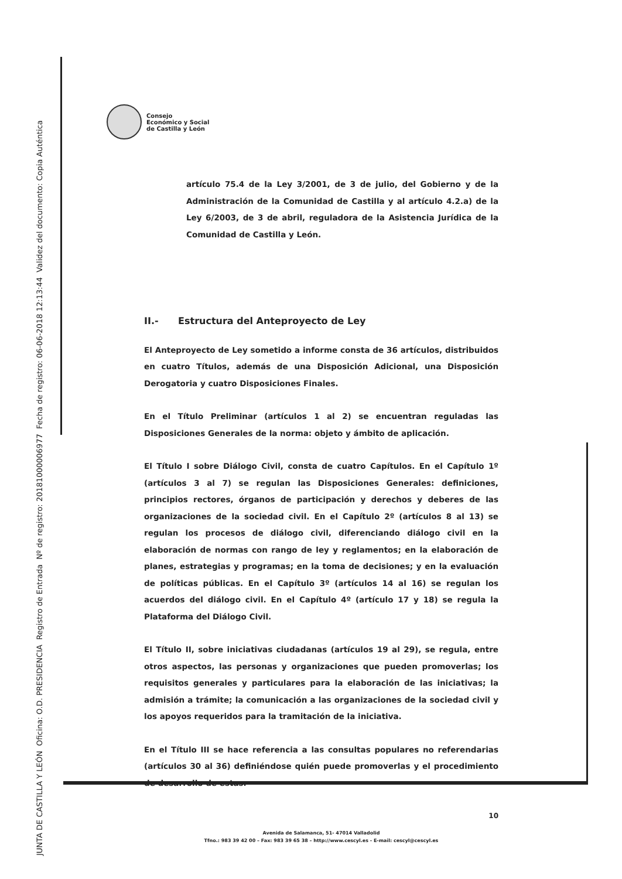JUNTA DE CASTILLA Y LEÓN Oficina: O.D. PRESIDENCIA Registro de Entrada Nº de registro: 20181000006977 Fecha de registro: 06-06-2018 12:13:44 Validez del documento: Copia Auténtica
Consejo
Económico y Social
de Castilla y León
artículo 75.4 de la Ley 3/2001, de 3 de julio, del Gobierno y de la Administración de la Comunidad de Castilla y al artículo 4.2.a) de la Ley 6/2003, de 3 de abril, reguladora de la Asistencia Jurídica de la Comunidad de Castilla y León.
II.- Estructura del Anteproyecto de Ley
El Anteproyecto de Ley sometido a informe consta de 36 artículos, distribuidos en cuatro Títulos, además de una Disposición Adicional, una Disposición Derogatoria y cuatro Disposiciones Finales.
En el Título Preliminar (artículos 1 al 2) se encuentran reguladas las Disposiciones Generales de la norma: objeto y ámbito de aplicación.
El Título I sobre Diálogo Civil, consta de cuatro Capítulos. En el Capítulo 1º (artículos 3 al 7) se regulan las Disposiciones Generales: definiciones, principios rectores, órganos de participación y derechos y deberes de las organizaciones de la sociedad civil. En el Capítulo 2º (artículos 8 al 13) se regulan los procesos de diálogo civil, diferenciando diálogo civil en la elaboración de normas con rango de ley y reglamentos; en la elaboración de planes, estrategias y programas; en la toma de decisiones; y en la evaluación de políticas públicas. En el Capítulo 3º (artículos 14 al 16) se regulan los acuerdos del diálogo civil. En el Capítulo 4º (artículo 17 y 18) se regula la Plataforma del Diálogo Civil.
El Título II, sobre iniciativas ciudadanas (artículos 19 al 29), se regula, entre otros aspectos, las personas y organizaciones que pueden promoverlas; los requisitos generales y particulares para la elaboración de las iniciativas; la admisión a trámite; la comunicación a las organizaciones de la sociedad civil y los apoyos requeridos para la tramitación de la iniciativa.
En el Título III se hace referencia a las consultas populares no referendarias (artículos 30 al 36) definiéndose quién puede promoverlas y el procedimiento de desarrollo de estas.
10
Avenida de Salamanca, 51- 47014 Valladolid
Tfno.: 983 39 42 00 – Fax: 983 39 65 38 – http://www.cescyl.es - E-mail: cescyl@cescyl.es